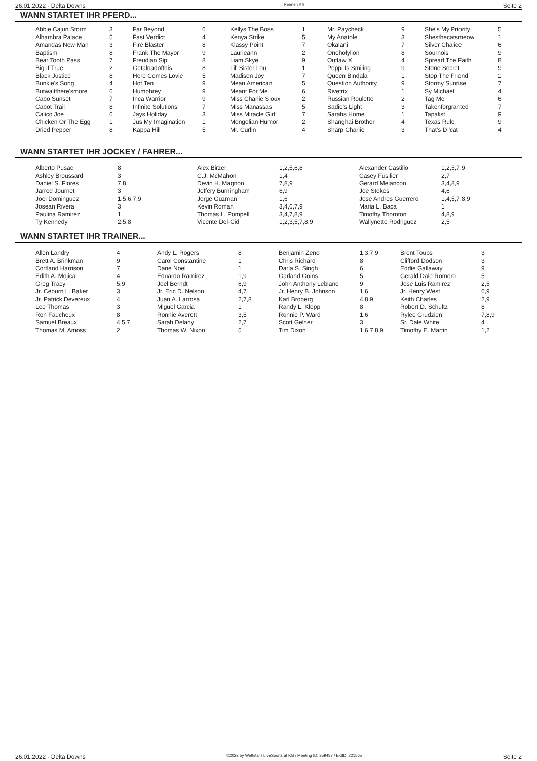26.01.2022 - Delta Downs Rennen # 9 Seite 2
WANN STARTET IHR PFERD...
| Abbie Cajun Storm | 3 | Far Beyond | 6 | Kellys The Boss | 1 | Mr. Paycheck | 9 | She's My Priority | 5 |
| Alhambra Palace | 5 | Fast Verdict | 4 | Kenya Strike | 5 | My Anatole | 3 | Shesthecatsmeow | 1 |
| Amandas New Man | 3 | Fire Blaster | 8 | Klassy Point | 7 | Okalani | 7 | Silver Chalice | 6 |
| Baptism | 8 | Frank The Mayor | 9 | Laurieann | 2 | Oneholylion | 8 | Sournois | 9 |
| Bear Tooth Pass | 7 | Freudian Sip | 8 | Liam Skye | 9 | Outlaw X. | 4 | Spread The Faith | 8 |
| Big If True | 2 | Getaloadofthis | 8 | Lil' Sister Lou | 1 | Poppi Is Smiling | 9 | Stone Secret | 9 |
| Black Justice | 8 | Here Comes Lovie | 5 | Madison Joy | 7 | Queen Bindala | 1 | Stop The Friend | 1 |
| Bunkie's Song | 4 | Hot Ten | 9 | Mean American | 5 | Question Authority | 9 | Stormy Sunrise | 7 |
| Butwaitthere'smore | 6 | Humphrey | 9 | Meant For Me | 6 | Rivetrix | 1 | Sy Michael | 4 |
| Cabo Sunset | 7 | Inca Warrior | 9 | Miss Charlie Sioux | 2 | Russian Roulette | 2 | Tag Me | 6 |
| Cabot Trail | 8 | Infinite Solutions | 7 | Miss Manassas | 5 | Sadie's Light | 3 | Takenforgranted | 7 |
| Calico Joe | 6 | Jays Holiday | 3 | Miss Miracle Girl | 7 | Sarahs Home | 1 | Tapalist | 9 |
| Chicken Or The Egg | 1 | Jus My Imagination | 1 | Mongolian Humor | 2 | Shanghai Brother | 4 | Texas Rule | 9 |
| Dried Pepper | 8 | Kappa Hill | 5 | Mr. Curlin | 4 | Sharp Charlie | 3 | That's D 'cat | 4 |
WANN STARTET IHR JOCKEY / FAHRER...
| Alberto Pusac | 8 | Alex Birzer | 1,2,5,6,8 | Alexander Castillo | 1,2,5,7,9 |
| Ashley Broussard | 3 | C.J. McMahon | 1,4 | Casey Fusilier | 2,7 |
| Daniel S. Flores | 7,8 | Devin H. Magnon | 7,8,9 | Gerard Melancon | 3,4,8,9 |
| Jarred Journet | 3 | Jeffery Burningham | 6,9 | Joe Stokes | 4,6 |
| Joel Dominguez | 1,5,6,7,9 | Jorge Guzman | 1,6 | Jose Andres Guerrero | 1,4,5,7,8,9 |
| Josean Rivera | 3 | Kevin Roman | 3,4,6,7,9 | Maria L. Baca | 1 |
| Paulina Ramirez | 1 | Thomas L. Pompell | 3,4,7,8,9 | Timothy Thornton | 4,8,9 |
| Ty Kennedy | 2,5,8 | Vicente Del-Cid | 1,2,3,5,7,8,9 | Wallynette Rodriguez | 2,5 |
WANN STARTET IHR TRAINER...
| Allen Landry | 4 | Andy L. Rogers | 8 | Benjamin Zeno | 1,3,7,9 | Brent Toups | 3 |
| Brett A. Brinkman | 9 | Carol Constantine | 1 | Chris Richard | 8 | Clifford Dodson | 3 |
| Cortland Harrison | 7 | Dane Noel | 1 | Darla S. Singh | 6 | Eddie Gallaway | 9 |
| Edith A. Mojica | 4 | Eduardo Ramirez | 1,9 | Garland Goins | 5 | Gerald Dale Romero | 5 |
| Greg Tracy | 5,9 | Joel Berndt | 6,9 | John Anthony Leblanc | 9 | Jose Luis Ramirez | 2,5 |
| Jr. Ceburn L. Baker | 3 | Jr. Eric D. Nelson | 4,7 | Jr. Henry B. Johnson | 1,6 | Jr. Henry West | 6,9 |
| Jr. Patrick Devereux | 4 | Juan A. Larrosa | 2,7,8 | Karl Broberg | 4,8,9 | Keith Charles | 2,9 |
| Lee Thomas | 3 | Miguel Garcia | 1 | Randy L. Klopp | 8 | Robert D. Schultz | 8 |
| Ron Faucheux | 8 | Ronnie Averett | 3,5 | Ronnie P. Ward | 1,6 | Rylee Grudzien | 7,8,9 |
| Samuel Breaux | 4,5,7 | Sarah Delany | 2,7 | Scott Gelner | 3 | Sr. Dale White | 4 |
| Thomas M. Amoss | 2 | Thomas W. Nixon | 5 | Tim Dixon | 1,6,7,8,9 | Timothy E. Martin | 1,2 |
26.01.2022 - Delta Downs ©2022 by Wettstar / LiveSports.at KG / Meeting ID: 259487 / ExtID: 221565 Seite 2